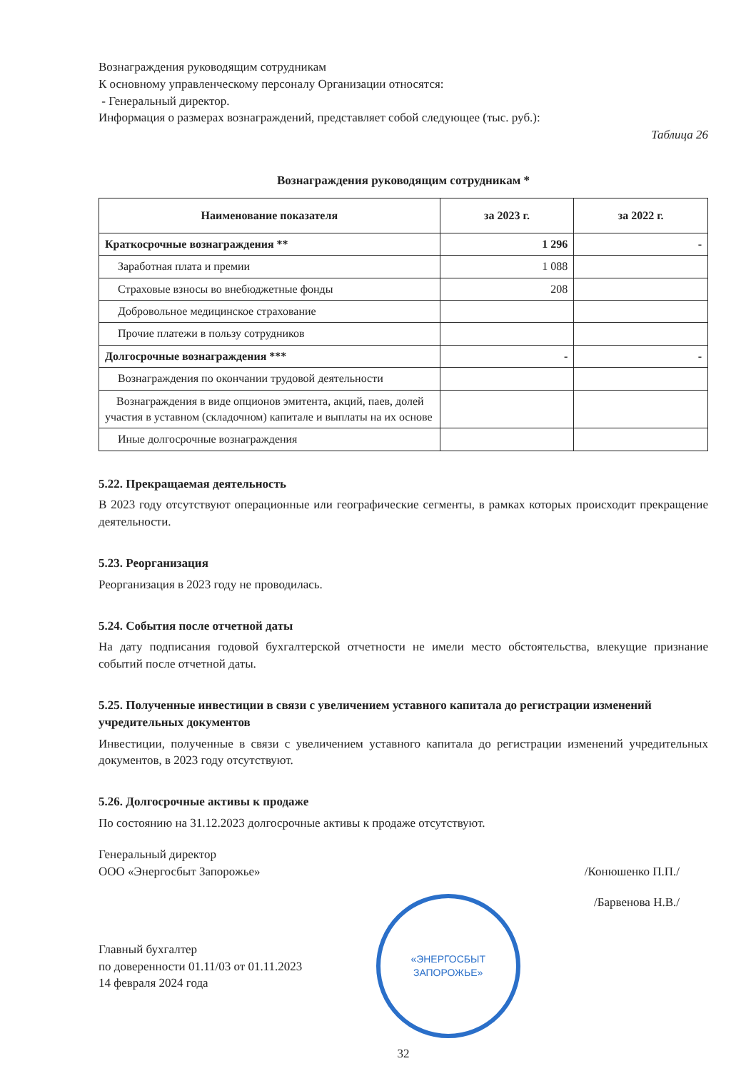Вознаграждения руководящим сотрудникам
К основному управленческому персоналу Организации относятся:
- Генеральный директор.
Информация о размерах вознаграждений, представляет собой следующее (тыс. руб.):
Таблица 26
Вознаграждения руководящим сотрудникам *
| Наименование показателя | за 2023 г. | за 2022 г. |
| --- | --- | --- |
| Краткосрочные вознаграждения ** | 1 296 | - |
| Заработная плата и премии | 1 088 | |
| Страховые взносы во внебюджетные фонды | 208 | |
| Добровольное медицинское страхование | | |
| Прочие платежи в пользу сотрудников | | |
| Долгосрочные вознаграждения *** | - | - |
| Вознаграждения по окончании трудовой деятельности | | |
| Вознаграждения в виде опционов эмитента, акций, паев, долей участия в уставном (складочном) капитале и выплаты на их основе | | |
| Иные долгосрочные вознаграждения | | |
5.22. Прекращаемая деятельность
В 2023 году отсутствуют операционные или географические сегменты, в рамках которых происходит прекращение деятельности.
5.23. Реорганизация
Реорганизация в 2023 году не проводилась.
5.24. События после отчетной даты
На дату подписания годовой бухгалтерской отчетности не имели место обстоятельства, влекущие признание событий после отчетной даты.
5.25. Полученные инвестиции в связи с увеличением уставного капитала до регистрации изменений учредительных документов
Инвестиции, полученные в связи с увеличением уставного капитала до регистрации изменений учредительных документов, в 2023 году отсутствуют.
5.26. Долгосрочные активы к продаже
По состоянию на 31.12.2023 долгосрочные активы к продаже отсутствуют.
Генеральный директор
ООО «Энергосбыт Запорожье»
/Конюшенко П.П./
Главный бухгалтер
по доверенности 01.11/03 от 01.11.2023
14 февраля 2024 года
«ЭНЕРГОСБЫТ
ЗАПОРОЖЬЕ»
/Барвенова Н.В./
32